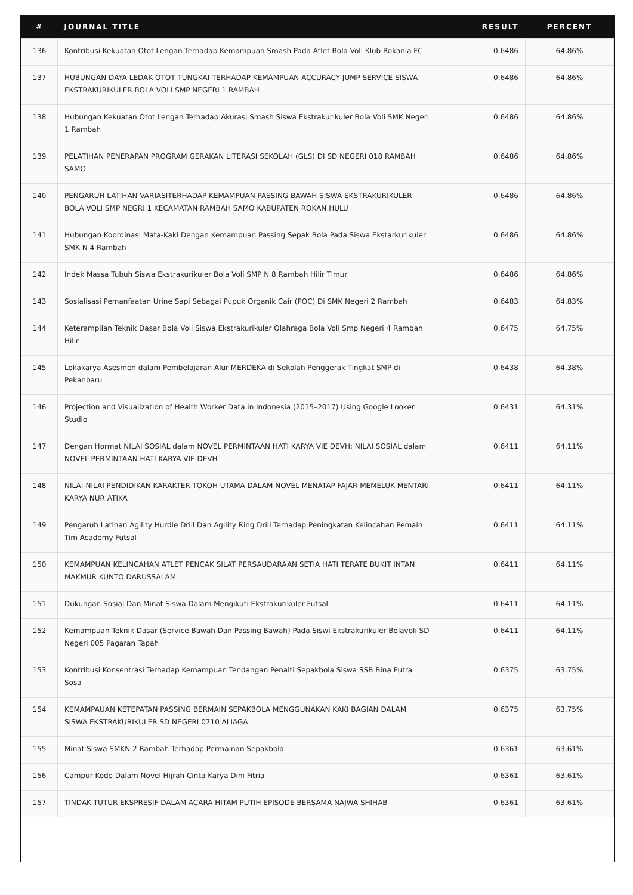| # | JOURNAL TITLE | RESULT | PERCENT |
| --- | --- | --- | --- |
| 136 | Kontribusi Kekuatan Otot Lengan Terhadap Kemampuan Smash Pada Atlet Bola Voli Klub Rokania FC | 0.6486 | 64.86% |
| 137 | HUBUNGAN DAYA LEDAK OTOT TUNGKAI TERHADAP KEMAMPUAN ACCURACY JUMP SERVICE SISWA EKSTRAKURIKULER BOLA VOLI SMP NEGERI 1 RAMBAH | 0.6486 | 64.86% |
| 138 | Hubungan Kekuatan Otot Lengan Terhadap Akurasi Smash Siswa Ekstrakurikuler Bola Voli SMK Negeri 1 Rambah | 0.6486 | 64.86% |
| 139 | PELATIHAN PENERAPAN PROGRAM GERAKAN LITERASI SEKOLAH (GLS) DI SD NEGERI 018 RAMBAH SAMO | 0.6486 | 64.86% |
| 140 | PENGARUH LATIHAN VARIASITERHADAP KEMAMPUAN PASSING BAWAH SISWA EKSTRAKURIKULER BOLA VOLI SMP NEGRI 1 KECAMATAN RAMBAH SAMO KABUPATEN ROKAN HULU | 0.6486 | 64.86% |
| 141 | Hubungan Koordinasi Mata-Kaki Dengan Kemampuan Passing Sepak Bola Pada Siswa Ekstarkurikuler SMK N 4 Rambah | 0.6486 | 64.86% |
| 142 | Indek Massa Tubuh Siswa Ekstrakurikuler Bola Voli SMP N 8 Rambah Hilir Timur | 0.6486 | 64.86% |
| 143 | Sosialisasi Pemanfaatan Urine Sapi Sebagai Pupuk Organik Cair (POC) Di SMK Negeri 2 Rambah | 0.6483 | 64.83% |
| 144 | Keterampilan Teknik Dasar Bola Voli Siswa Ekstrakurikuler Olahraga Bola Voli Smp Negeri 4 Rambah Hilir | 0.6475 | 64.75% |
| 145 | Lokakarya Asesmen dalam Pembelajaran Alur MERDEKA di Sekolah Penggerak Tingkat SMP di Pekanbaru | 0.6438 | 64.38% |
| 146 | Projection and Visualization of Health Worker Data in Indonesia (2015–2017) Using Google Looker Studio | 0.6431 | 64.31% |
| 147 | Dengan Hormat NILAI SOSIAL dalam NOVEL PERMINTAAN HATI KARYA VIE DEVH: NILAI SOSIAL dalam NOVEL PERMINTAAN HATI KARYA VIE DEVH | 0.6411 | 64.11% |
| 148 | NILAI-NILAI PENDIDIKAN KARAKTER TOKOH UTAMA DALAM NOVEL MENATAP FAJAR MEMELUK MENTARI KARYA NUR ATIKA | 0.6411 | 64.11% |
| 149 | Pengaruh Latihan Agility Hurdle Drill Dan Agility Ring Drill Terhadap Peningkatan Kelincahan Pemain Tim Academy Futsal | 0.6411 | 64.11% |
| 150 | KEMAMPUAN KELINCAHAN ATLET PENCAK SILAT PERSAUDARAAN SETIA HATI TERATE BUKIT INTAN MAKMUR KUNTO DARUSSALAM | 0.6411 | 64.11% |
| 151 | Dukungan Sosial Dan Minat Siswa Dalam Mengikuti Ekstrakurikuler Futsal | 0.6411 | 64.11% |
| 152 | Kemampuan Teknik Dasar (Service Bawah Dan Passing Bawah) Pada Siswi Ekstrakurikuler Bolavoli SD Negeri 005 Pagaran Tapah | 0.6411 | 64.11% |
| 153 | Kontribusi Konsentrasi Terhadap Kemampuan Tendangan Penalti Sepakbola Siswa SSB Bina Putra Sosa | 0.6375 | 63.75% |
| 154 | KEMAMPAUAN KETEPATAN PASSING BERMAIN SEPAKBOLA MENGGUNAKAN KAKI BAGIAN DALAM SISWA EKSTRAKURIKULER SD NEGERI 0710 ALIAGA | 0.6375 | 63.75% |
| 155 | Minat Siswa SMKN 2 Rambah Terhadap Permainan Sepakbola | 0.6361 | 63.61% |
| 156 | Campur Kode Dalam Novel Hijrah Cinta Karya Dini Fitria | 0.6361 | 63.61% |
| 157 | TINDAK TUTUR EKSPRESIF DALAM ACARA HITAM PUTIH EPISODE BERSAMA NAJWA SHIHAB | 0.6361 | 63.61% |